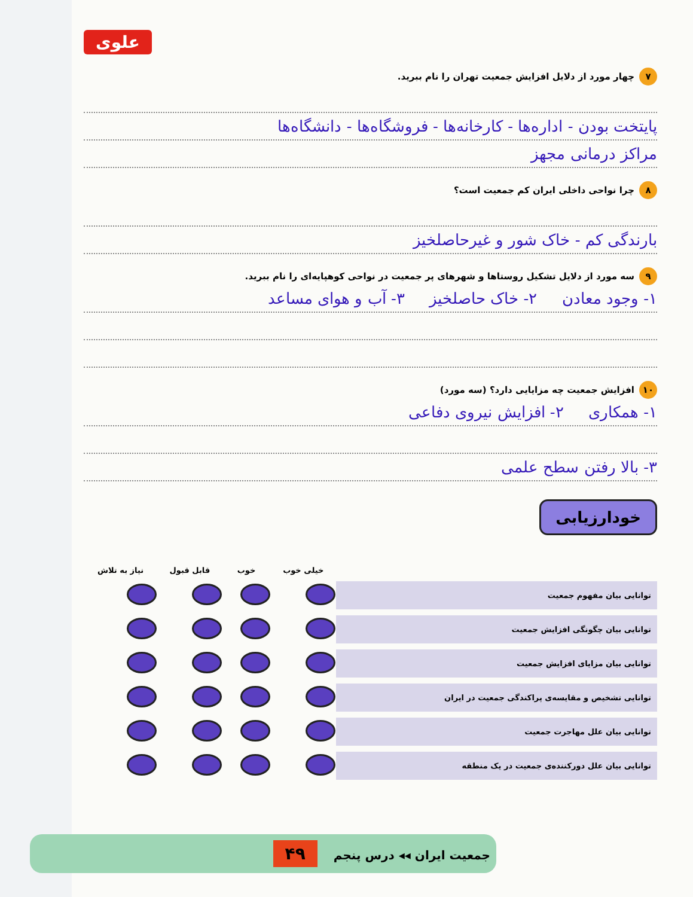علوی
۷ چهار مورد از دلایل افزایش جمعیت تهران را نام ببرید.
پایتخت بودن - اداره‌ها - کارخانه‌ها - فروشگاه‌ها - دانشگاه‌ها
مراکز درمانی مجهز
۸ چرا نواحی داخلی ایران کم جمعیت است؟
بارندگی کم - خاک شور و غیرحاصلخیز
۹ سه مورد از دلایل تشکیل روستاها و شهرهای پر جمعیت در نواحی کوهپایه‌ای را نام ببرید.
۱- وجود معادن ۲- خاک حاصلخیز ۳- آب و هوای مساعد
۱۰ افزایش جمعیت چه مزایایی دارد؟ (سه مورد)
۱- همکاری ۲- افزایش نیروی دفاعی
۳- بالا رفتن سطح علمی
خودارزیابی
| | خیلی خوب | خوب | قابل قبول | نیاز به تلاش |
| --- | --- | --- | --- | --- |
| توانایی بیان مفهوم جمعیت | | | | |
| توانایی بیان چگونگی افزایش جمعیت | | | | |
| توانایی بیان مزایای افزایش جمعیت | | | | |
| توانایی تشخیص و مقایسه‌ی پراکندگی جمعیت در ایران | | | | |
| توانایی بیان علل مهاجرت جمعیت | | | | |
| توانایی بیان علل دورکننده‌ی جمعیت در یک منطقه | | | | |
جمعیت ایران ◂◂ درس پنجم ۴۹